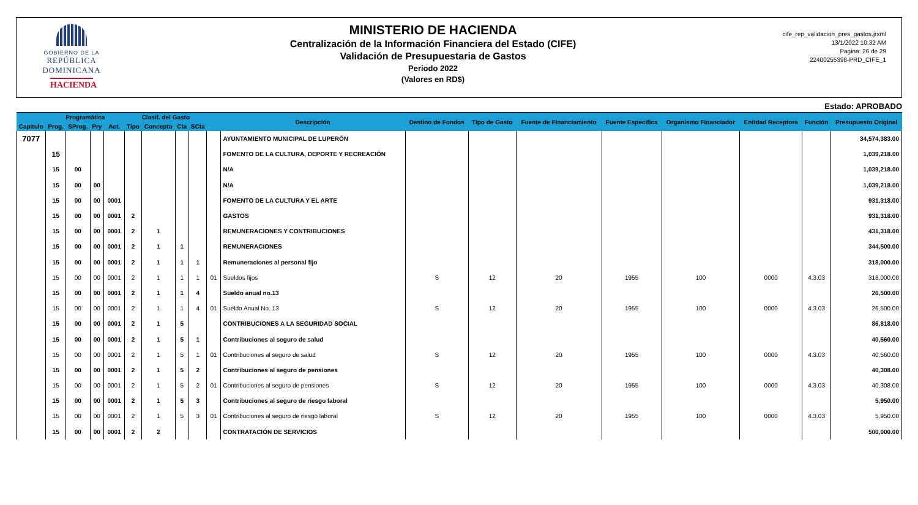GOBIERNO DE LA
REPÚBLICA
DOMINICANA
HACIENDA
MINISTERIO DE HACIENDA
Centralización de la Información Financiera del Estado (CIFE)
Validación de Presupuestaria de Gastos
Periodo 2022
(Valores en RD$)
cife_rep_validacion_pres_gastos.jrxml
13/1/2022 10:32 AM
Pagina: 26 de 29
22400255398-PRD_CIFE_1
Estado: APROBADO
| | Programática | | | | Clasif. del Gasto | | | | | Descripción | Destino de Fondos | Tipo de Gasto | Fuente de Financiamiento | Fuente Especifica | Organismo Financiador | Entidad Receptora | Función | Presupuesto Original |
| --- | --- | --- | --- | --- | --- | --- | --- | --- | --- | --- | --- | --- | --- | --- | --- | --- | --- | --- |
| Capitulo | Prog. | SProg. | Pry | Act. | Tipo | Concepto | Cta | SCta | | | | | | | | | | |
| 7077 | | | | | | | | | | AYUNTAMIENTO MUNICIPAL DE LUPERÓN | | | | | | | | 34,574,383.00 |
| | 15 | | | | | | | | | FOMENTO DE LA CULTURA, DEPORTE Y RECREACIÓN | | | | | | | | 1,039,218.00 |
| | 15 | 00 | | | | | | | | N/A | | | | | | | | 1,039,218.00 |
| | 15 | 00 | 00 | | | | | | | N/A | | | | | | | | 1,039,218.00 |
| | 15 | 00 | 00 | 0001 | | | | | | FOMENTO DE LA CULTURA Y EL ARTE | | | | | | | | 931,318.00 |
| | 15 | 00 | 00 | 0001 | 2 | | | | | GASTOS | | | | | | | | 931,318.00 |
| | 15 | 00 | 00 | 0001 | 2 | 1 | | | | REMUNERACIONES Y CONTRIBUCIONES | | | | | | | | 431,318.00 |
| | 15 | 00 | 00 | 0001 | 2 | 1 | 1 | | | REMUNERACIONES | | | | | | | | 344,500.00 |
| | 15 | 00 | 00 | 0001 | 2 | 1 | 1 | 1 | | Remuneraciones al personal fijo | | | | | | | | 318,000.00 |
| | 15 | 00 | 00 | 0001 | 2 | 1 | 1 | 1 | 01 | Sueldos fijos | S | 12 | 20 | 1955 | 100 | 0000 | 4.3.03 | 318,000.00 |
| | 15 | 00 | 00 | 0001 | 2 | 1 | 1 | 4 | | Sueldo anual no.13 | | | | | | | | 26,500.00 |
| | 15 | 00 | 00 | 0001 | 2 | 1 | 1 | 4 | 01 | Sueldo Anual No. 13 | S | 12 | 20 | 1955 | 100 | 0000 | 4.3.03 | 26,500.00 |
| | 15 | 00 | 00 | 0001 | 2 | 1 | 5 | | | CONTRIBUCIONES A LA SEGURIDAD SOCIAL | | | | | | | | 86,818.00 |
| | 15 | 00 | 00 | 0001 | 2 | 1 | 5 | 1 | | Contribuciones al seguro de salud | | | | | | | | 40,560.00 |
| | 15 | 00 | 00 | 0001 | 2 | 1 | 5 | 1 | 01 | Contribuciones al seguro de salud | S | 12 | 20 | 1955 | 100 | 0000 | 4.3.03 | 40,560.00 |
| | 15 | 00 | 00 | 0001 | 2 | 1 | 5 | 2 | | Contribuciones al seguro de pensiones | | | | | | | | 40,308.00 |
| | 15 | 00 | 00 | 0001 | 2 | 1 | 5 | 2 | 01 | Contribuciones al seguro de pensiones | S | 12 | 20 | 1955 | 100 | 0000 | 4.3.03 | 40,308.00 |
| | 15 | 00 | 00 | 0001 | 2 | 1 | 5 | 3 | | Contribuciones al seguro de riesgo laboral | | | | | | | | 5,950.00 |
| | 15 | 00 | 00 | 0001 | 2 | 1 | 5 | 3 | 01 | Contribuciones al seguro de riesgo laboral | S | 12 | 20 | 1955 | 100 | 0000 | 4.3.03 | 5,950.00 |
| | 15 | 00 | 00 | 0001 | 2 | 2 | | | | CONTRATACIÓN DE SERVICIOS | | | | | | | | 500,000.00 |